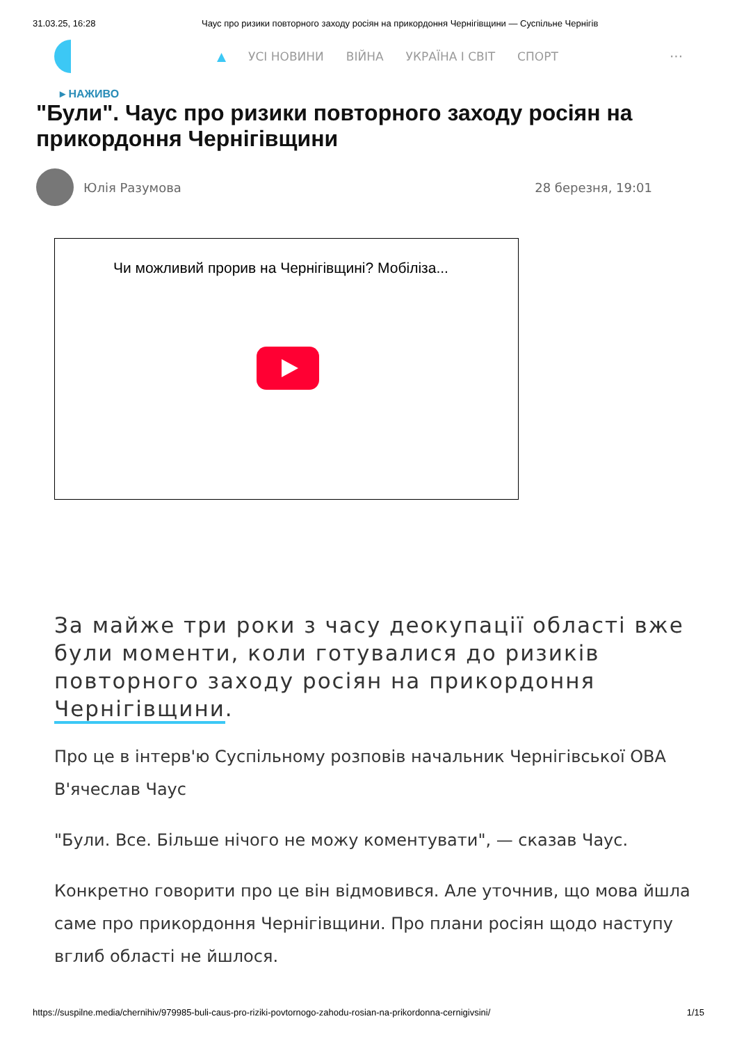31.03.25, 16:28 Чаус про ризики повторного заходу росіян на прикордоння Чернігівщини — Суспільне Чернігів
▲ УСІ НОВИНИ ВІЙНА УКРАЇНА І СВІТ СПОРТ
···
▸ НАЖИВО
"Були". Чаус про ризики повторного заходу росіян на прикордоння Чернігівщини
Юлія Разумова 28 березня, 19:01
Чи можливий прорив на Чернігівщині? Мобіліза...
За майже три роки з часу деокупації області вже були моменти, коли готувалися до ризиків повторного заходу росіян на прикордоння Чернігівщини.
Про це в інтерв'ю Суспільному розповів начальник Чернігівської ОВА В'ячеслав Чаус
"Були. Все. Більше нічого не можу коментувати", — сказав Чаус.
Конкретно говорити про це він відмовився. Але уточнив, що мова йшла саме про прикордоння Чернігівщини. Про плани росіян щодо наступу вглиб області не йшлося.
https://suspilne.media/chernihiv/979985-buli-caus-pro-riziki-povtornogo-zahodu-rosian-na-prikordonna-cernigivsini/ 1/15